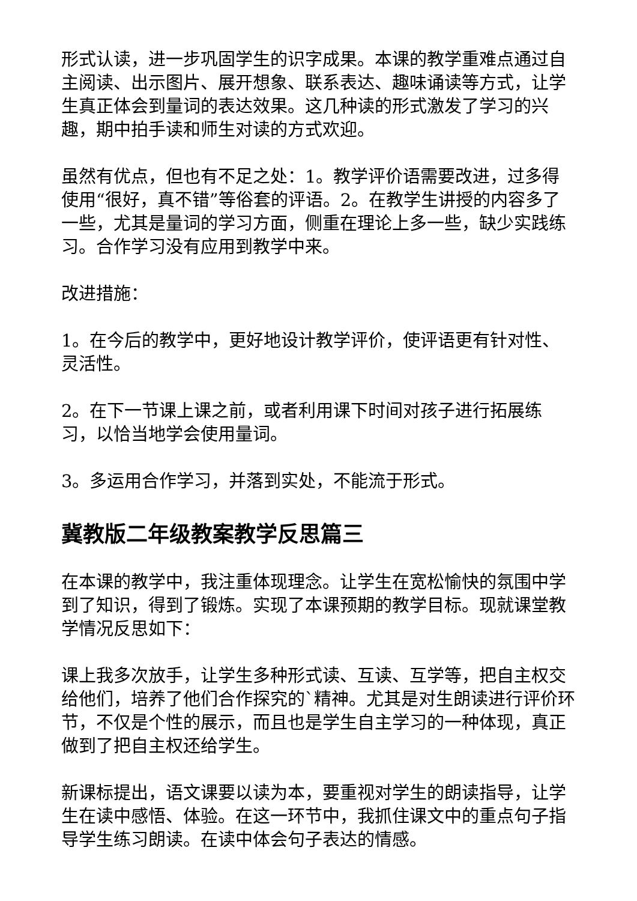形式认读，进一步巩固学生的识字成果。本课的教学重难点通过自主阅读、出示图片、展开想象、联系表达、趣味诵读等方式，让学生真正体会到量词的表达效果。这几种读的形式激发了学习的兴趣，期中拍手读和师生对读的方式欢迎。
虽然有优点，但也有不足之处：1。教学评价语需要改进，过多得使用“很好，真不错”等俗套的评语。2。在教学生讲授的内容多了一些，尤其是量词的学习方面，侧重在理论上多一些，缺少实践练习。合作学习没有应用到教学中来。
改进措施：
1。在今后的教学中，更好地设计教学评价，使评语更有针对性、灵活性。
2。在下一节课上课之前，或者利用课下时间对孩子进行拓展练习，以恰当地学会使用量词。
3。多运用合作学习，并落到实处，不能流于形式。
冀教版二年级教案教学反思篇三
在本课的教学中，我注重体现理念。让学生在宽松愉快的氛围中学到了知识，得到了锻炼。实现了本课预期的教学目标。现就课堂教学情况反思如下：
课上我多次放手，让学生多种形式读、互读、互学等，把自主权交给他们，培养了他们合作探究的`精神。尤其是对生朗读进行评价环节，不仅是个性的展示，而且也是学生自主学习的一种体现，真正做到了把自主权还给学生。
新课标提出，语文课要以读为本，要重视对学生的朗读指导，让学生在读中感悟、体验。在这一环节中，我抓住课文中的重点句子指导学生练习朗读。在读中体会句子表达的情感。